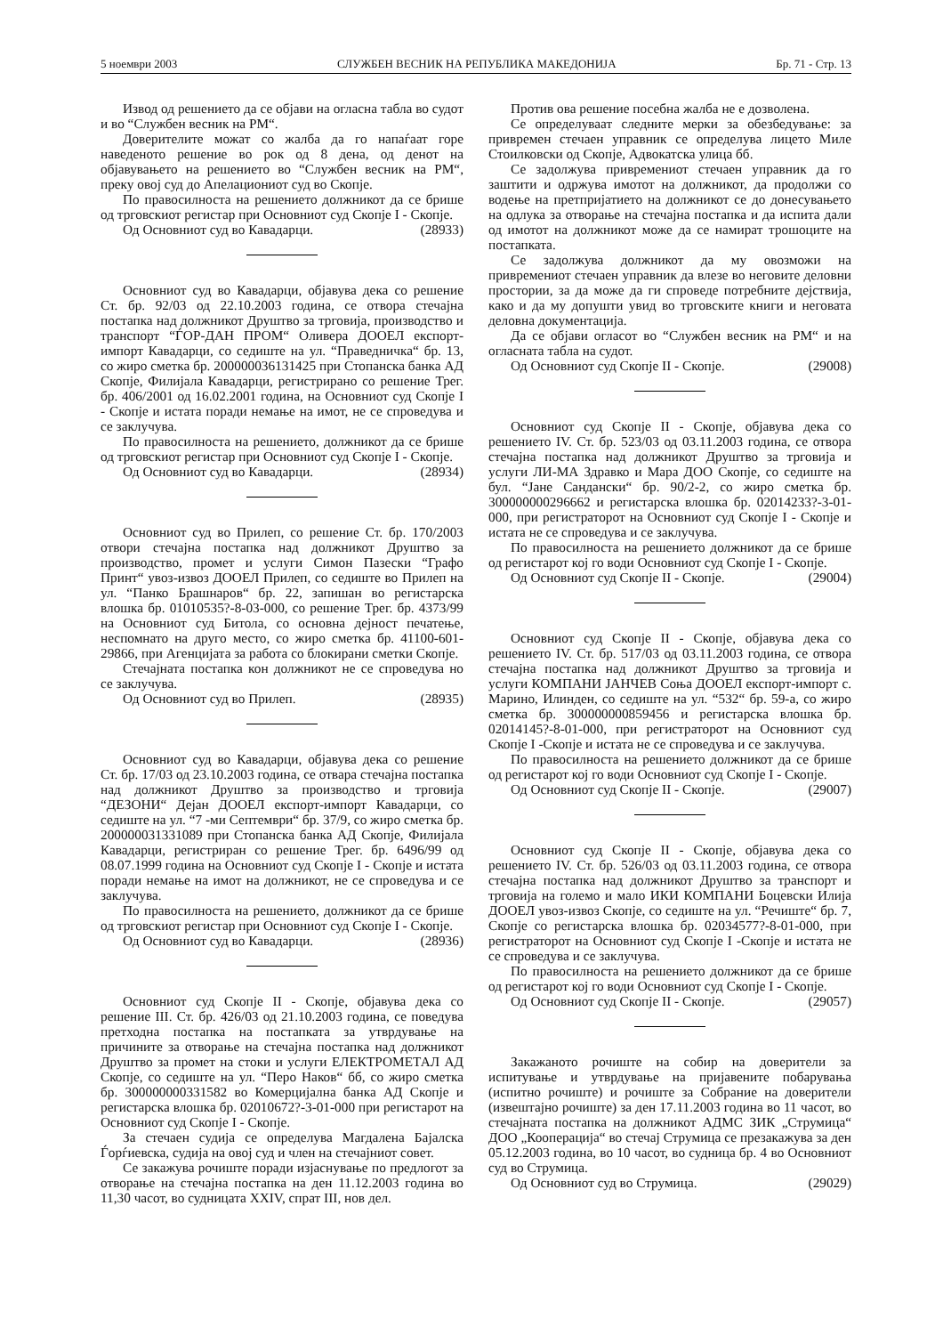5 ноември 2003 СЛУЖБЕН ВЕСНИК НА РЕПУБЛИКА МАКЕДОНИЈА Бр. 71 - Стр. 13
Извод од решението да се објави на огласна табла во судот и во “Службен весник на РМ“.
Доверителите можат со жалба да го напаѓаат горе наведеното решение во рок од 8 дена, од денот на објавувањето на решението во “Службен весник на РМ“, преку овој суд до Апелациониот суд во Скопје.
По правосилноста на решението должникот да се брише од трговскиот регистар при Основниот суд Скопје I - Скопје.
Од Основниот суд во Кавадарци. (28933)
Основниот суд во Кавадарци, објавува дека со решение Ст. бр. 92/03 од 22.10.2003 година, се отвора стечајна постапка над должникот Друштво за трговија, производство и транспорт “ЃОР-ДАН ПРОМ“ Оливера ДООЕЛ експорт-импорт Кавадарци, со седиште на ул. “Праведничка“ бр. 13, со жиро сметка бр. 200000036131425 при Стопанска банка АД Скопје, Филијала Кавадарци, регистрирано со решение Трег. бр. 406/2001 од 16.02.2001 година, на Основниот суд Скопје I - Скопје и истата поради немање на имот, не се спроведува и се заклучува.
По правосилноста на решението, должникот да се брише од трговскиот регистар при Основниот суд Скопје I - Скопје.
Од Основниот суд во Кавадарци. (28934)
Основниот суд во Прилеп, со решение Ст. бр. 170/2003 отвори стечајна постапка над должникот Друштво за производство, промет и услуги Симон Пазески “Графо Принт“ увоз-извоз ДООЕЛ Прилеп, со седиште во Прилеп на ул. “Панко Брашнаров“ бр. 22, запишан во регистарска влошка бр. 01010535?-8-03-000, со решение Трег. бр. 4373/99 на Основниот суд Битола, со основна дејност печатење, неспомнато на друго место, со жиро сметка бр. 41100-601-29866, при Агенцијата за работа со блокирани сметки Скопје.
Стечајната постапка кон должникот не се спроведува но се заклучува.
Од Основниот суд во Прилеп. (28935)
Основниот суд во Кавадарци, објавува дека со решение Ст. бр. 17/03 од 23.10.2003 година, се отвара стечајна постапка над должникот Друштво за производство и трговија “ДЕЗОНИ“ Дејан ДООЕЛ експорт-импорт Кавадарци, со седиште на ул. “7 -ми Септември“ бр. 37/9, со жиро сметка бр. 200000031331089 при Стопанска банка АД Скопје, Филијала Кавадарци, регистриран со решение Трег. бр. 6496/99 од 08.07.1999 година на Основниот суд Скопје I - Скопје и истата поради немање на имот на должникот, не се спроведува и се заклучува.
По правосилноста на решението, должникот да се брише од трговскиот регистар при Основниот суд Скопје I - Скопје.
Од Основниот суд во Кавадарци. (28936)
Основниот суд Скопје II - Скопје, објавува дека со решение III. Ст. бр. 426/03 од 21.10.2003 година, се поведува претходна постапка на постапката за утврдување на причините за отворање на стечајна постапка над должникот Друштво за промет на стоки и услуги ЕЛЕКТРОМЕТАЛ АД Скопје, со седиште на ул. “Перо Наков“ бб, со жиро сметка бр. 300000000331582 во Комерцијална банка АД Скопје и регистарска влошка бр. 02010672?-3-01-000 при регистарот на Основниот суд Скопје I - Скопје.
За стечаен судија се определува Магдалена Бајалска Ѓорѓиевска, судија на овој суд и член на стечајниот совет.
Се закажува рочиште поради изјаснување по предлогот за отворање на стечајна постапка на ден 11.12.2003 година во 11,30 часот, во судницата XXIV, спрат III, нов дел.
Против ова решение посебна жалба не е дозволена.
Се определуваат следните мерки за обезбедување: за привремен стечаен управник се определува лицето Миле Стоилковски од Скопје, Адвокатска улица бб.
Се задолжува привремениот стечаен управник да го заштити и одржува имотот на должникот, да продолжи со водење на претпријатието на должникот се до донесувањето на одлука за отворање на стечајна постапка и да испита дали од имотот на должникот може да се намират трошоците на постапката.
Се задолжува должникот да му овозможи на привремениот стечаен управник да влезе во неговите деловни простории, за да може да ги спроведе потребните дејствија, како и да му допушти увид во трговските книги и неговата деловна документација.
Да се објави огласот во “Службен весник на РМ“ и на огласната табла на судот.
Од Основниот суд Скопје II - Скопје. (29008)
Основниот суд Скопје II - Скопје, објавува дека со решението IV. Ст. бр. 523/03 од 03.11.2003 година, се отвора стечајна постапка над должникот Друштво за трговија и услуги ЛИ-МА Здравко и Мара ДОО Скопје, со седиште на бул. “Јане Сандански“ бр. 90/2-2, со жиро сметка бр. 300000000296662 и регистарска влошка бр. 02014233?-3-01-000, при регистраторот на Основниот суд Скопје I - Скопје и истата не се спроведува и се заклучува.
По правосилноста на решението должникот да се брише од регистарот кој го води Основниот суд Скопје I - Скопје.
Од Основниот суд Скопје II - Скопје. (29004)
Основниот суд Скопје II - Скопје, објавува дека со решението IV. Ст. бр. 517/03 од 03.11.2003 година, се отвора стечајна постапка над должникот Друштво за трговија и услуги КОМПАНИ ЈАНЧЕВ Соња ДООЕЛ експорт-импорт с. Марино, Илинден, со седиште на ул. “532“ бр. 59-а, со жиро сметка бр. 300000000859456 и регистарска влошка бр. 02014145?-8-01-000, при регистраторот на Основниот суд Скопје I -Скопје и истата не се спроведува и се заклучува.
По правосилноста на решението должникот да се брише од регистарот кој го води Основниот суд Скопје I - Скопје.
Од Основниот суд Скопје II - Скопје. (29007)
Основниот суд Скопје II - Скопје, објавува дека со решението IV. Ст. бр. 526/03 од 03.11.2003 година, се отвора стечајна постапка над должникот Друштво за транспорт и трговија на големо и мало ИКИ КОМПАНИ Боцевски Илија ДООЕЛ увоз-извоз Скопје, со седиште на ул. “Речиште“ бр. 7, Скопје со регистарска влошка бр. 02034577?-8-01-000, при регистраторот на Основниот суд Скопје I -Скопје и истата не се спроведува и се заклучува.
По правосилноста на решението должникот да се брише од регистарот кој го води Основниот суд Скопје I - Скопје.
Од Основниот суд Скопје II - Скопје. (29057)
Закажаното рочиште на собир на доверители за испитување и утврдување на пријавените побарувања (испитно рочиште) и рочиште за Собрание на доверители (извештајно рочиште) за ден 17.11.2003 година во 11 часот, во стечајната постапка на должникот АДМС ЗИК „Струмица“ ДОО „Кооперација“ во стечај Струмица се презакажува за ден 05.12.2003 година, во 10 часот, во судница бр. 4 во Основниот суд во Струмица.
Од Основниот суд во Струмица. (29029)